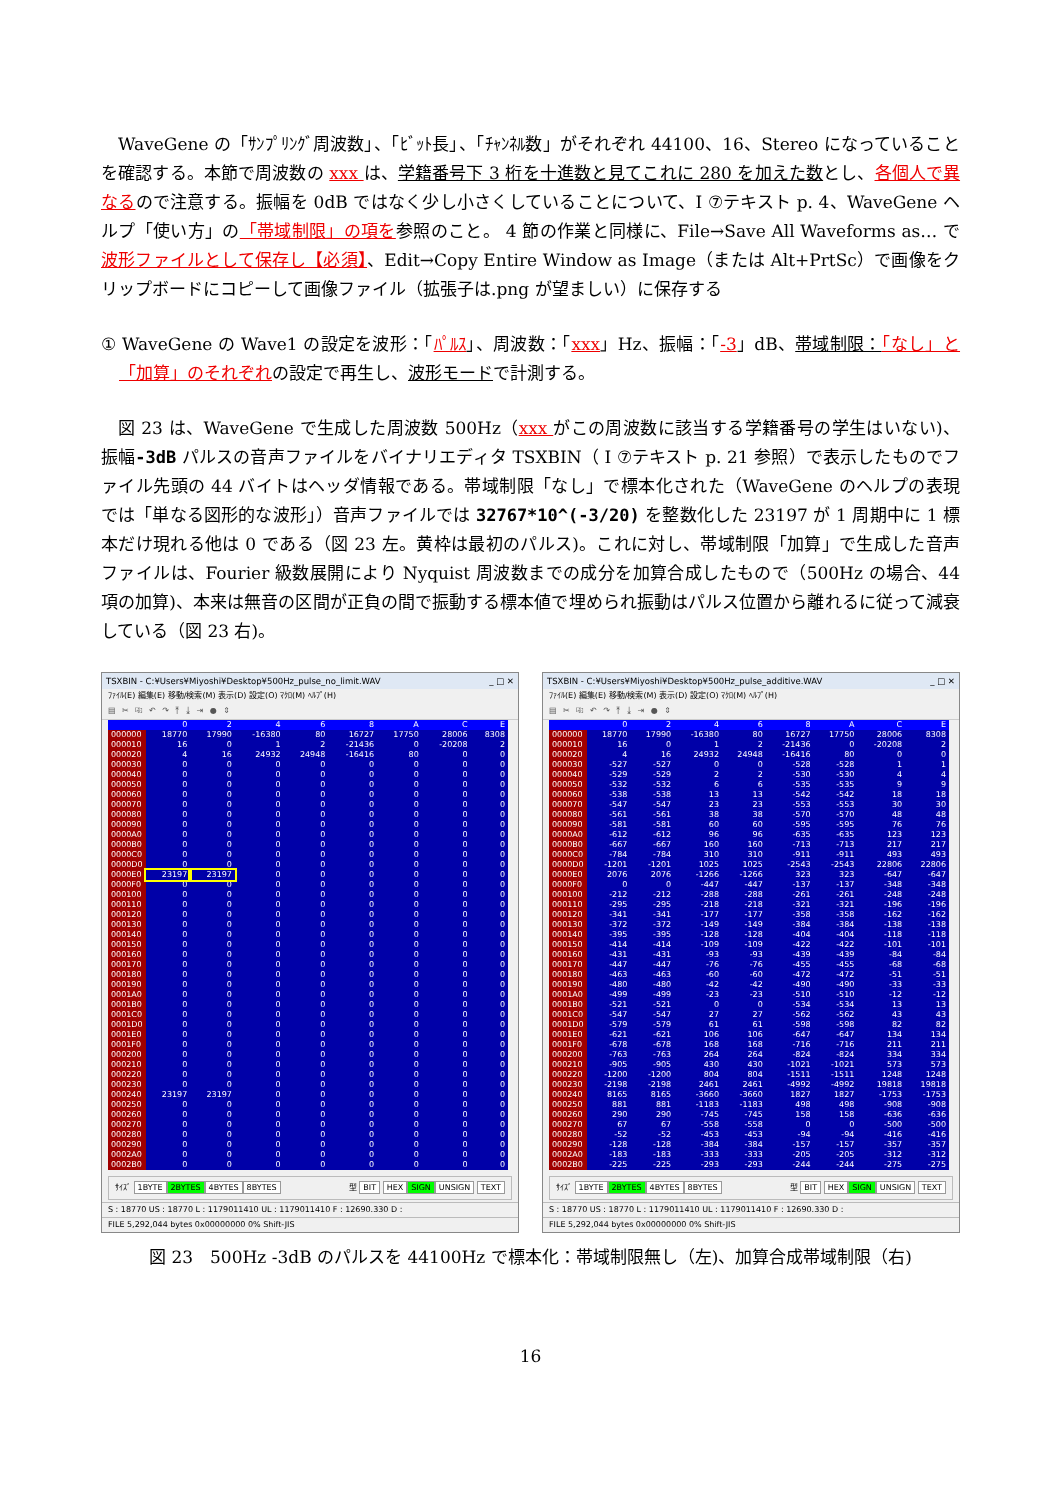WaveGene の「ｻﾝﾌﾟﾘﾝｸﾞ周波数」、「ﾋﾞｯﾄ長」、「ﾁｬﾝﾈﾙ数」がそれぞれ 44100、16、Stereo になっていることを確認する。本節で周波数の xxx は、学籍番号下 3 桁を十進数と見てこれに 280 を加えた数とし、各個人で異なるので注意する。振幅を 0dB ではなく少し小さくしていることについて、I ⑦テキスト p. 4、WaveGene ヘルプ「使い方」の「帯域制限」の項を参照のこと。 4 節の作業と同様に、File→Save All Waveforms as… で波形ファイルとして保存し【必須】、Edit→Copy Entire Window as Image（または Alt+PrtSc）で画像をクリップボードにコピーして画像ファイル（拡張子は.png が望ましい）に保存する
① WaveGene の Wave1 の設定を波形：「ﾊﾟﾙｽ」、周波数：「xxx」Hz、振幅：「-3」dB、帯域制限：「なし」と「加算」のそれぞれの設定で再生し、波形モードで計測する。
図 23 は、WaveGene で生成した周波数 500Hz（xxx がこの周波数に該当する学籍番号の学生はいない)、振幅-3dB パルスの音声ファイルをバイナリエディタ TSXBIN（ I ⑦テキスト p. 21 参照）で表示したものでファイル先頭の 44 バイトはヘッダ情報である。帯域制限「なし」で標本化された（WaveGene のヘルプの表現では「単なる図形的な波形」）音声ファイルでは 32767*10^(-3/20) を整数化した 23197 が 1 周期中に 1 標本だけ現れる他は 0 である（図 23 左。黄枠は最初のパルス)。これに対し、帯域制限「加算」で生成した音声ファイルは、Fourier 級数展開により Nyquist 周波数までの成分を加算合成したもので（500Hz の場合、44 項の加算)、本来は無音の区間が正負の間で振動する標本値で埋められ振動はパルス位置から離れるに従って減衰している（図 23 右)。
TSXBIN - C:¥Users¥Miyoshi¥Desktop¥500Hz_pulse_no_limit.WAV _ □ ✕
ﾌｧｲﾙ(E) 編集(E) 移動/検索(M) 表示(D) 設定(O) ﾏｸﾛ(M) ﾍﾙﾌﾟ(H)
▤ ✂ ⎘ ↶ ↷ ⤒ ⤓ ⇥ ● ⇕
| | 0 | 2 | 4 | 6 | 8 | A | C | E |
| --- | --- | --- | --- | --- | --- | --- | --- | --- |
| 000000 | 18770 | 17990 | -16380 | 80 | 16727 | 17750 | 28006 | 8308 |
| 000010 | 16 | 0 | 1 | 2 | -21436 | 0 | -20208 | 2 |
| 000020 | 4 | 16 | 24932 | 24948 | -16416 | 80 | 0 | 0 |
| 000030 | 0 | 0 | 0 | 0 | 0 | 0 | 0 | 0 |
| 000040 | 0 | 0 | 0 | 0 | 0 | 0 | 0 | 0 |
| 000050 | 0 | 0 | 0 | 0 | 0 | 0 | 0 | 0 |
| 000060 | 0 | 0 | 0 | 0 | 0 | 0 | 0 | 0 |
| 000070 | 0 | 0 | 0 | 0 | 0 | 0 | 0 | 0 |
| 000080 | 0 | 0 | 0 | 0 | 0 | 0 | 0 | 0 |
| 000090 | 0 | 0 | 0 | 0 | 0 | 0 | 0 | 0 |
| 0000A0 | 0 | 0 | 0 | 0 | 0 | 0 | 0 | 0 |
| 0000B0 | 0 | 0 | 0 | 0 | 0 | 0 | 0 | 0 |
| 0000C0 | 0 | 0 | 0 | 0 | 0 | 0 | 0 | 0 |
| 0000D0 | 0 | 0 | 0 | 0 | 0 | 0 | 0 | 0 |
| 0000E0 | 23197 | 23197 | 0 | 0 | 0 | 0 | 0 | 0 |
| 0000F0 | 0 | 0 | 0 | 0 | 0 | 0 | 0 | 0 |
| 000100 | 0 | 0 | 0 | 0 | 0 | 0 | 0 | 0 |
| 000110 | 0 | 0 | 0 | 0 | 0 | 0 | 0 | 0 |
| 000120 | 0 | 0 | 0 | 0 | 0 | 0 | 0 | 0 |
| 000130 | 0 | 0 | 0 | 0 | 0 | 0 | 0 | 0 |
| 000140 | 0 | 0 | 0 | 0 | 0 | 0 | 0 | 0 |
| 000150 | 0 | 0 | 0 | 0 | 0 | 0 | 0 | 0 |
| 000160 | 0 | 0 | 0 | 0 | 0 | 0 | 0 | 0 |
| 000170 | 0 | 0 | 0 | 0 | 0 | 0 | 0 | 0 |
| 000180 | 0 | 0 | 0 | 0 | 0 | 0 | 0 | 0 |
| 000190 | 0 | 0 | 0 | 0 | 0 | 0 | 0 | 0 |
| 0001A0 | 0 | 0 | 0 | 0 | 0 | 0 | 0 | 0 |
| 0001B0 | 0 | 0 | 0 | 0 | 0 | 0 | 0 | 0 |
| 0001C0 | 0 | 0 | 0 | 0 | 0 | 0 | 0 | 0 |
| 0001D0 | 0 | 0 | 0 | 0 | 0 | 0 | 0 | 0 |
| 0001E0 | 0 | 0 | 0 | 0 | 0 | 0 | 0 | 0 |
| 0001F0 | 0 | 0 | 0 | 0 | 0 | 0 | 0 | 0 |
| 000200 | 0 | 0 | 0 | 0 | 0 | 0 | 0 | 0 |
| 000210 | 0 | 0 | 0 | 0 | 0 | 0 | 0 | 0 |
| 000220 | 0 | 0 | 0 | 0 | 0 | 0 | 0 | 0 |
| 000230 | 0 | 0 | 0 | 0 | 0 | 0 | 0 | 0 |
| 000240 | 23197 | 23197 | 0 | 0 | 0 | 0 | 0 | 0 |
| 000250 | 0 | 0 | 0 | 0 | 0 | 0 | 0 | 0 |
| 000260 | 0 | 0 | 0 | 0 | 0 | 0 | 0 | 0 |
| 000270 | 0 | 0 | 0 | 0 | 0 | 0 | 0 | 0 |
| 000280 | 0 | 0 | 0 | 0 | 0 | 0 | 0 | 0 |
| 000290 | 0 | 0 | 0 | 0 | 0 | 0 | 0 | 0 |
| 0002A0 | 0 | 0 | 0 | 0 | 0 | 0 | 0 | 0 |
| 0002B0 | 0 | 0 | 0 | 0 | 0 | 0 | 0 | 0 |
ｻｲｽﾞ 1BYTE 2BYTES 4BYTES 8BYTES
型 BIT HEX SIGN UNSIGN TEXT
S : 18770 US : 18770 L : 1179011410 UL : 1179011410 F : 12690.330 D :
FILE 5,292,044 bytes 0x00000000 0% Shift-JIS
TSXBIN - C:¥Users¥Miyoshi¥Desktop¥500Hz_pulse_additive.WAV _ □ ✕
ﾌｧｲﾙ(E) 編集(E) 移動/検索(M) 表示(D) 設定(O) ﾏｸﾛ(M) ﾍﾙﾌﾟ(H)
▤ ✂ ⎘ ↶ ↷ ⤒ ⤓ ⇥ ● ⇕
| | 0 | 2 | 4 | 6 | 8 | A | C | E |
| --- | --- | --- | --- | --- | --- | --- | --- | --- |
| 000000 | 18770 | 17990 | -16380 | 80 | 16727 | 17750 | 28006 | 8308 |
| 000010 | 16 | 0 | 1 | 2 | -21436 | 0 | -20208 | 2 |
| 000020 | 4 | 16 | 24932 | 24948 | -16416 | 80 | 0 | 0 |
| 000030 | -527 | -527 | 0 | 0 | -528 | -528 | 1 | 1 |
| 000040 | -529 | -529 | 2 | 2 | -530 | -530 | 4 | 4 |
| 000050 | -532 | -532 | 6 | 6 | -535 | -535 | 9 | 9 |
| 000060 | -538 | -538 | 13 | 13 | -542 | -542 | 18 | 18 |
| 000070 | -547 | -547 | 23 | 23 | -553 | -553 | 30 | 30 |
| 000080 | -561 | -561 | 38 | 38 | -570 | -570 | 48 | 48 |
| 000090 | -581 | -581 | 60 | 60 | -595 | -595 | 76 | 76 |
| 0000A0 | -612 | -612 | 96 | 96 | -635 | -635 | 123 | 123 |
| 0000B0 | -667 | -667 | 160 | 160 | -713 | -713 | 217 | 217 |
| 0000C0 | -784 | -784 | 310 | 310 | -911 | -911 | 493 | 493 |
| 0000D0 | -1201 | -1201 | 1025 | 1025 | -2543 | -2543 | 22806 | 22806 |
| 0000E0 | 2076 | 2076 | -1266 | -1266 | 323 | 323 | -647 | -647 |
| 0000F0 | 0 | 0 | -447 | -447 | -137 | -137 | -348 | -348 |
| 000100 | -212 | -212 | -288 | -288 | -261 | -261 | -248 | -248 |
| 000110 | -295 | -295 | -218 | -218 | -321 | -321 | -196 | -196 |
| 000120 | -341 | -341 | -177 | -177 | -358 | -358 | -162 | -162 |
| 000130 | -372 | -372 | -149 | -149 | -384 | -384 | -138 | -138 |
| 000140 | -395 | -395 | -128 | -128 | -404 | -404 | -118 | -118 |
| 000150 | -414 | -414 | -109 | -109 | -422 | -422 | -101 | -101 |
| 000160 | -431 | -431 | -93 | -93 | -439 | -439 | -84 | -84 |
| 000170 | -447 | -447 | -76 | -76 | -455 | -455 | -68 | -68 |
| 000180 | -463 | -463 | -60 | -60 | -472 | -472 | -51 | -51 |
| 000190 | -480 | -480 | -42 | -42 | -490 | -490 | -33 | -33 |
| 0001A0 | -499 | -499 | -23 | -23 | -510 | -510 | -12 | -12 |
| 0001B0 | -521 | -521 | 0 | 0 | -534 | -534 | 13 | 13 |
| 0001C0 | -547 | -547 | 27 | 27 | -562 | -562 | 43 | 43 |
| 0001D0 | -579 | -579 | 61 | 61 | -598 | -598 | 82 | 82 |
| 0001E0 | -621 | -621 | 106 | 106 | -647 | -647 | 134 | 134 |
| 0001F0 | -678 | -678 | 168 | 168 | -716 | -716 | 211 | 211 |
| 000200 | -763 | -763 | 264 | 264 | -824 | -824 | 334 | 334 |
| 000210 | -905 | -905 | 430 | 430 | -1021 | -1021 | 573 | 573 |
| 000220 | -1200 | -1200 | 804 | 804 | -1511 | -1511 | 1248 | 1248 |
| 000230 | -2198 | -2198 | 2461 | 2461 | -4992 | -4992 | 19818 | 19818 |
| 000240 | 8165 | 8165 | -3660 | -3660 | 1827 | 1827 | -1753 | -1753 |
| 000250 | 881 | 881 | -1183 | -1183 | 498 | 498 | -908 | -908 |
| 000260 | 290 | 290 | -745 | -745 | 158 | 158 | -636 | -636 |
| 000270 | 67 | 67 | -558 | -558 | 0 | 0 | -500 | -500 |
| 000280 | -52 | -52 | -453 | -453 | -94 | -94 | -416 | -416 |
| 000290 | -128 | -128 | -384 | -384 | -157 | -157 | -357 | -357 |
| 0002A0 | -183 | -183 | -333 | -333 | -205 | -205 | -312 | -312 |
| 0002B0 | -225 | -225 | -293 | -293 | -244 | -244 | -275 | -275 |
ｻｲｽﾞ 1BYTE 2BYTES 4BYTES 8BYTES
型 BIT HEX SIGN UNSIGN TEXT
S : 18770 US : 18770 L : 1179011410 UL : 1179011410 F : 12690.330 D :
FILE 5,292,044 bytes 0x00000000 0% Shift-JIS
図 23　500Hz -3dB のパルスを 44100Hz で標本化：帯域制限無し（左)、加算合成帯域制限（右)
16